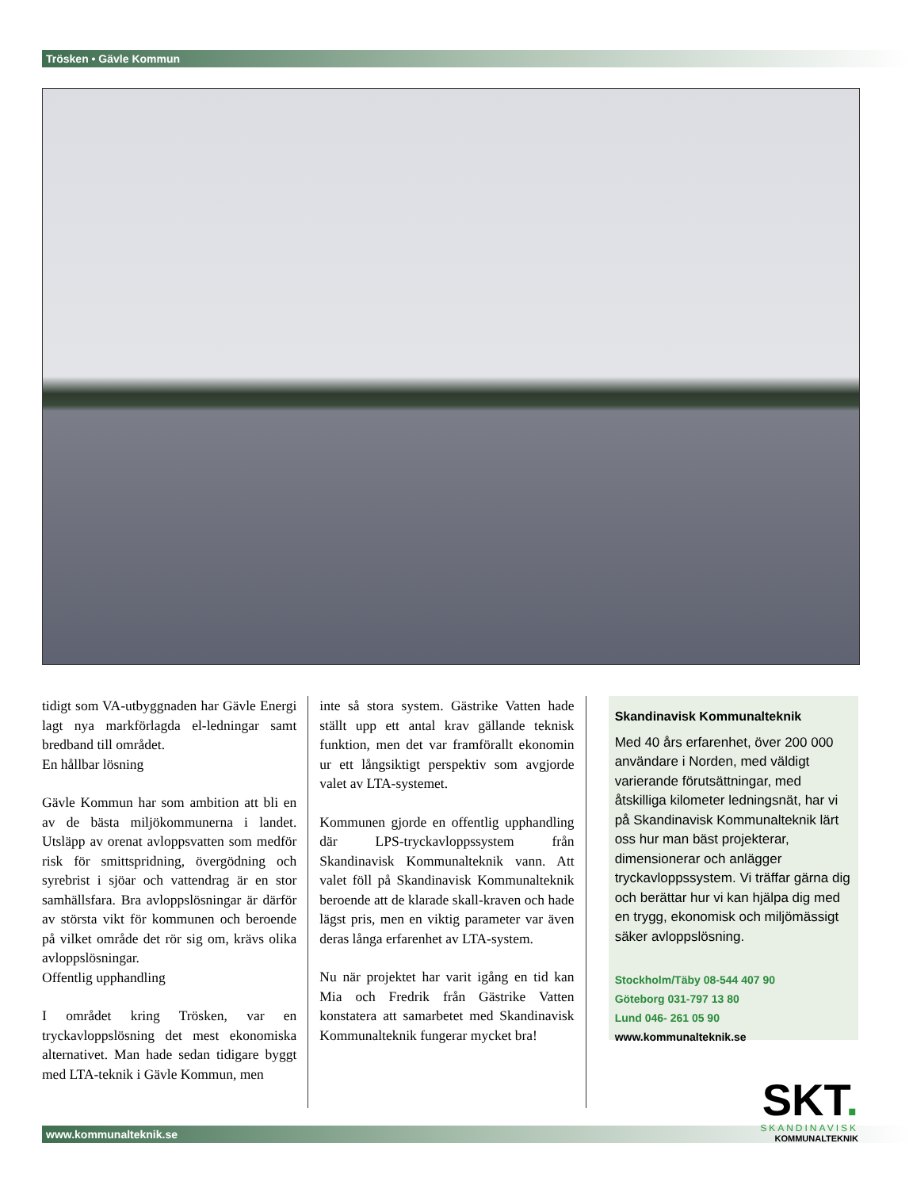Trösken • Gävle Kommun
tidigt som VA-utbyggnaden har Gävle Energi lagt nya markförlagda el-ledningar samt bredband till området.
En hållbar lösning
Gävle Kommun har som ambition att bli en av de bästa miljökommunerna i landet. Utsläpp av orenat avloppsvatten som medför risk för smittspridning, övergödning och syrebrist i sjöar och vattendrag är en stor samhällsfara. Bra avloppslösningar är därför av största vikt för kommunen och beroende på vilket område det rör sig om, krävs olika avloppslösningar.
Offentlig upphandling
I området kring Trösken, var en tryckavloppslösning det mest ekonomiska alternativet. Man hade sedan tidigare byggt med LTA-teknik i Gävle Kommun, men
inte så stora system. Gästrike Vatten hade ställt upp ett antal krav gällande teknisk funktion, men det var framförallt ekonomin ur ett långsiktigt perspektiv som avgjorde valet av LTA-systemet.
Kommunen gjorde en offentlig upphandling där LPS-tryckavloppssystem från Skandinavisk Kommunalteknik vann. Att valet föll på Skandinavisk Kommunalteknik beroende att de klarade skall-kraven och hade lägst pris, men en viktig parameter var även deras långa erfarenhet av LTA-system.
Nu när projektet har varit igång en tid kan Mia och Fredrik från Gästrike Vatten konstatera att samarbetet med Skandinavisk Kommunalteknik fungerar mycket bra!
Skandinavisk Kommunalteknik
Med 40 års erfarenhet, över 200 000 användare i Norden, med väldigt varierande förutsättningar, med åtskilliga kilometer ledningsnät, har vi på Skandinavisk Kommunalteknik lärt oss hur man bäst projekterar, dimensionerar och anlägger tryckavloppssystem. Vi träffar gärna dig och berättar hur vi kan hjälpa dig med en trygg, ekonomisk och miljömässigt säker avloppslösning.
Stockholm/Täby 08-544 407 90
Göteborg 031-797 13 80
Lund 046- 261 05 90
www.kommunalteknik.se
www.kommunalteknik.se
SKT.
SKANDINAVISK
KOMMUNALTEKNIK